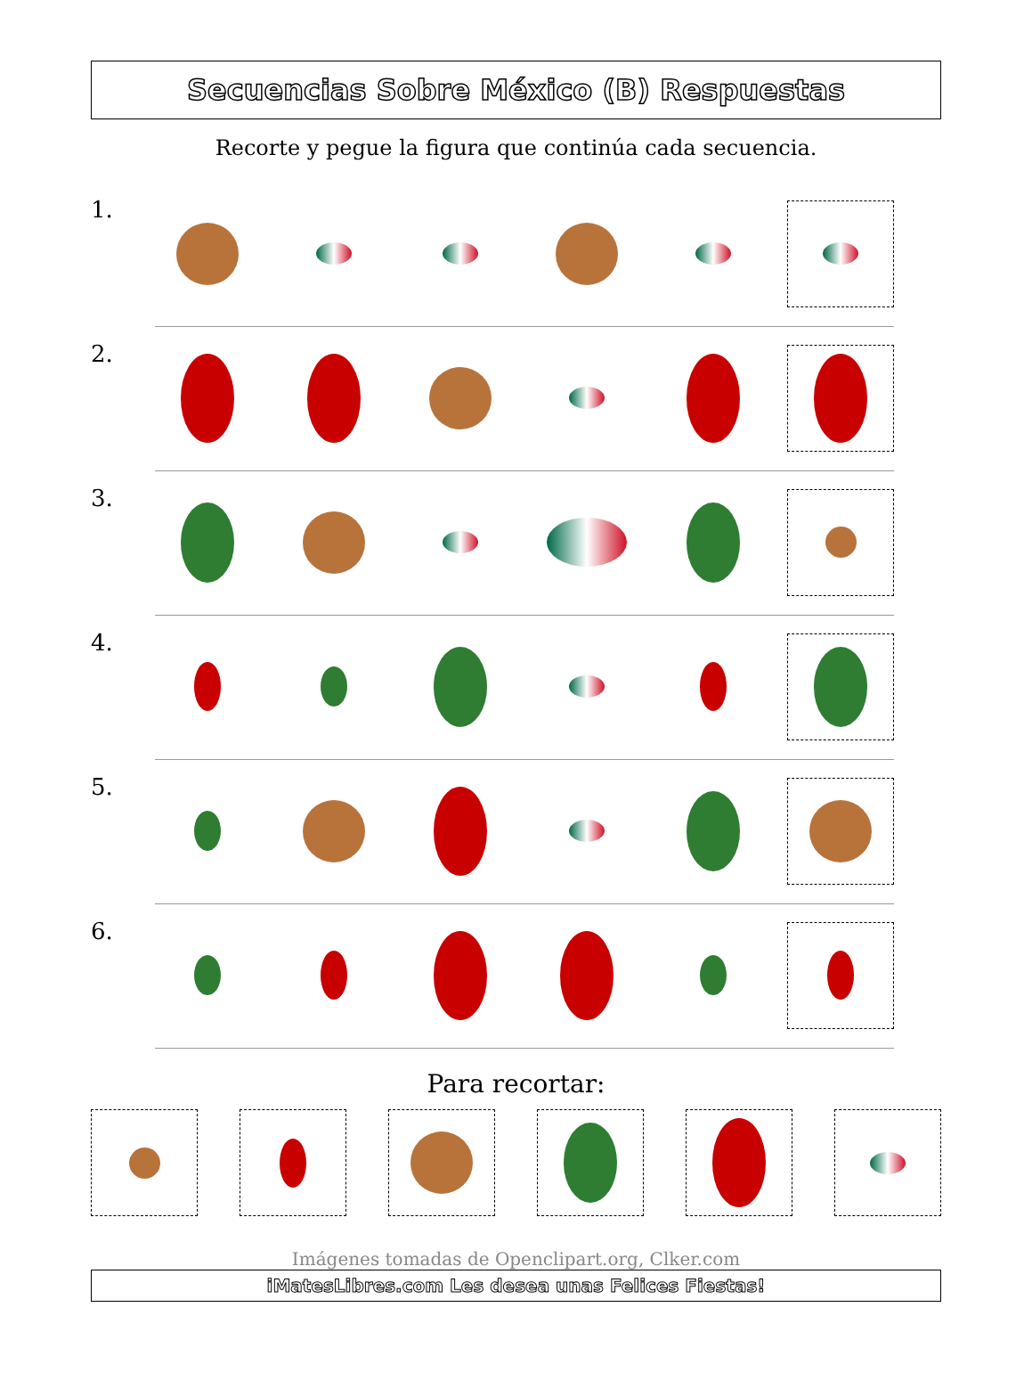Secuencias Sobre México (B) Respuestas
Recorte y pegue la figura que continúa cada secuencia.
1.
2.
3.
4.
5.
6.
Para recortar:
Imágenes tomadas de Openclipart.org, Clker.com
iMatesLibres.com Les desea unas Felices Fiestas!